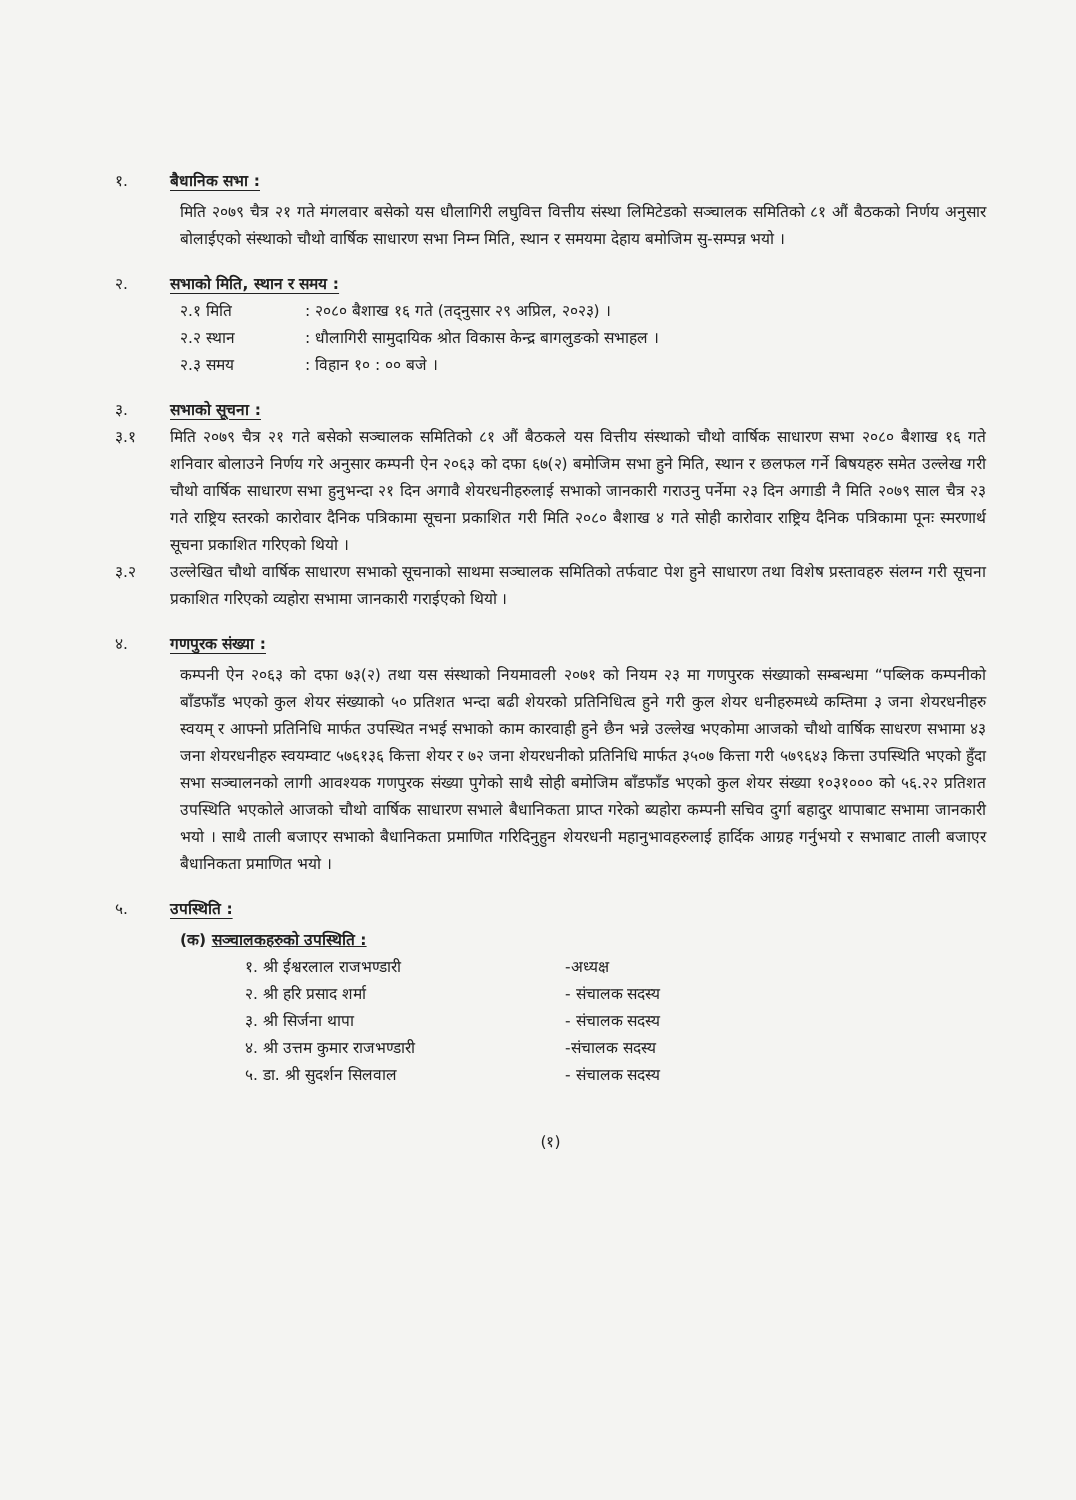१. बैधानिक सभा :
मिति २०७९ चैत्र २१ गते मंगलवार बसेको यस धौलागिरी लघुवित्त वित्तीय संस्था लिमिटेडको सञ्चालक समितिको ८१ औं बैठकको निर्णय अनुसार बोलाईएको संस्थाको चौथो वार्षिक साधारण सभा निम्न मिति, स्थान र समयमा देहाय बमोजिम सु-सम्पन्न भयो ।
२. सभाको मिति, स्थान र समय :
२.१ मिति: २०८० बैशाख १६ गते (तद्नुसार २९ अप्रिल, २०२३) ।
२.२ स्थान: धौलागिरी सामुदायिक श्रोत विकास केन्द्र बागलुङको सभाहल ।
२.३ समय: विहान १० : ०० बजे ।
३. सभाको सूचना :
३.१ मिति २०७९ चैत्र २१ गते बसेको सञ्चालक समितिको ८१ औं बैठकले यस वित्तीय संस्थाको चौथो वार्षिक साधारण सभा २०८० बैशाख १६ गते शनिवार बोलाउने निर्णय गरे अनुसार कम्पनी ऐन २०६३ को दफा ६७(२) बमोजिम सभा हुने मिति, स्थान र छलफल गर्ने बिषयहरु समेत उल्लेख गरी चौथो वार्षिक साधारण सभा हुनुभन्दा २१ दिन अगावै शेयरधनीहरुलाई सभाको जानकारी गराउनु पर्नेमा २३ दिन अगाडी नै मिति २०७९ साल चैत्र २३ गते राष्ट्रिय स्तरको कारोवार दैनिक पत्रिकामा सूचना प्रकाशित गरी मिति २०८० बैशाख ४ गते सोही कारोवार राष्ट्रिय दैनिक पत्रिकामा पूनः स्मरणार्थ सूचना प्रकाशित गरिएको थियो ।
३.२ उल्लेखित चौथो वार्षिक साधारण सभाको सूचनाको साथमा सञ्चालक समितिको तर्फवाट पेश हुने साधारण तथा विशेष प्रस्तावहरु संलग्न गरी सूचना प्रकाशित गरिएको व्यहोरा सभामा जानकारी गराईएको थियो ।
४. गणपुरक संख्या :
कम्पनी ऐन २०६३ को दफा ७३(२) तथा यस संस्थाको नियमावली २०७१ को नियम २३ मा गणपुरक संख्याको सम्बन्धमा “पब्लिक कम्पनीको बाँडफाँड भएको कुल शेयर संख्याको ५० प्रतिशत भन्दा बढी शेयरको प्रतिनिधित्व हुने गरी कुल शेयर धनीहरुमध्ये कम्तिमा ३ जना शेयरधनीहरु स्वयम् र आफ्नो प्रतिनिधि मार्फत उपस्थित नभई सभाको काम कारवाही हुने छैन भन्ने उल्लेख भएकोमा आजको चौथो वार्षिक साधरण सभामा ४३ जना शेयरधनीहरु स्वयम्वाट ५७६१३६ कित्ता शेयर र ७२ जना शेयरधनीको प्रतिनिधि मार्फत ३५०७ कित्ता गरी ५७९६४३ कित्ता उपस्थिति भएको हुँदा सभा सञ्चालनको लागी आवश्यक गणपुरक संख्या पुगेको साथै सोही बमोजिम बाँडफाँड भएको कुल शेयर संख्या १०३१००० को ५६.२२ प्रतिशत उपस्थिति भएकोले आजको चौथो वार्षिक साधारण सभाले बैधानिकता प्राप्त गरेको ब्यहोरा कम्पनी सचिव दुर्गा बहादुर थापाबाट सभामा जानकारी भयो । साथै ताली बजाएर सभाको बैधानिकता प्रमाणित गरिदिनुहुन शेयरधनी महानुभावहरुलाई हार्दिक आग्रह गर्नुभयो र सभाबाट ताली बजाएर बैधानिकता प्रमाणित भयो ।
५. उपस्थिति :
(क) सञ्चालकहरुको उपस्थिति :
१. श्री ईश्वरलाल राजभण्डारी -अध्यक्ष
२. श्री हरि प्रसाद शर्मा - संचालक सदस्य
३. श्री सिर्जना थापा - संचालक सदस्य
४. श्री उत्तम कुमार राजभण्डारी -संचालक सदस्य
५. डा. श्री सुदर्शन सिलवाल - संचालक सदस्य
(१)